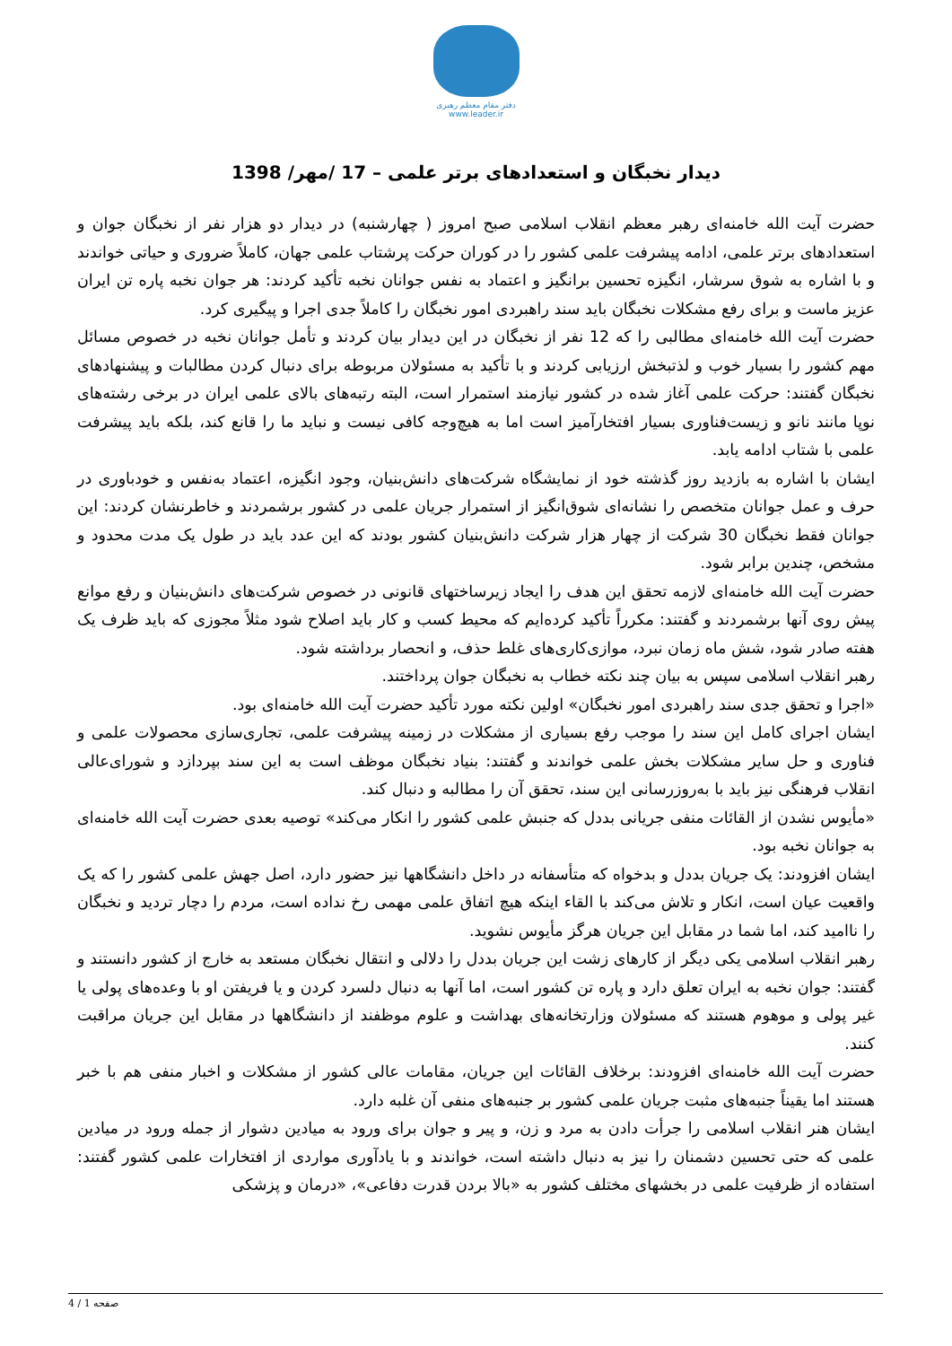دفتر مقام معظم رهبری
www.leader.ir
دیدار نخبگان و استعدادهای برتر علمی – 17 /مهر/ 1398
حضرت آیت الله خامنه‌ای رهبر معظم انقلاب اسلامی صبح امروز ( چهارشنبه) در دیدار دو هزار نفر از نخبگان جوان و استعدادهای برتر علمی، ادامه پیشرفت علمی کشور را در کوران حرکت پرشتاب علمی جهان، کاملاً ضروری و حیاتی خواندند و با اشاره به شوق سرشار، انگیزه تحسین برانگیز و اعتماد به نفس جوانان نخبه تأکید کردند: هر جوان نخبه پاره تن ایران عزیز ماست و برای رفع مشکلات نخبگان باید سند راهبردی امور نخبگان را کاملاً جدی اجرا و پیگیری کرد.
حضرت آیت الله خامنه‌ای مطالبی را که 12 نفر از نخبگان در این دیدار بیان کردند و تأمل جوانان نخبه در خصوص مسائل مهم کشور را بسیار خوب و لذتبخش ارزیابی کردند و با تأکید به مسئولان مربوطه برای دنبال کردن مطالبات و پیشنهادهای نخبگان گفتند: حرکت علمی آغاز شده در کشور نیازمند استمرار است، البته رتبه‌های بالای علمی ایران در برخی رشته‌های نوپا مانند نانو و زیست‌فناوری بسیار افتخارآمیز است اما به هیچ‌وجه کافی نیست و نباید ما را قانع کند، بلکه باید پیشرفت علمی با شتاب ادامه یابد.
ایشان با اشاره به بازدید روز گذشته خود از نمایشگاه شرکت‌های دانش‌بنیان، وجود انگیزه، اعتماد به‌نفس و خودباوری در حرف و عمل جوانان متخصص را نشانه‌ای شوق‌انگیز از استمرار جریان علمی در کشور برشمردند و خاطرنشان کردند: این جوانان فقط نخبگان 30 شرکت از چهار هزار شرکت دانش‌بنیان کشور بودند که این عدد باید در طول یک مدت محدود و مشخص، چندین برابر شود.
حضرت آیت الله خامنه‌ای لازمه تحقق این هدف را ایجاد زیرساختهای قانونی در خصوص شرکت‌های دانش‌بنیان و رفع موانع پیش روی آنها برشمردند و گفتند: مکرراً تأکید کرده‌ایم که محیط کسب و کار باید اصلاح شود مثلاً مجوزی که باید ظرف یک هفته صادر شود، شش ماه زمان نبرد، موازی‌کاری‌های غلط حذف، و انحصار برداشته شود.
رهبر انقلاب اسلامی سپس به بیان چند نکته خطاب به نخبگان جوان پرداختند.
«اجرا و تحقق جدی سند راهبردی امور نخبگان» اولین نکته مورد تأکید حضرت آیت الله خامنه‌ای بود.
ایشان اجرای کامل این سند را موجب رفع بسیاری از مشکلات در زمینه پیشرفت علمی، تجاری‌سازی محصولات علمی و فناوری و حل سایر مشکلات بخش علمی خواندند و گفتند: بنیاد نخبگان موظف است به این سند بپردازد و شورای‌عالی انقلاب فرهنگی نیز باید با به‌روزرسانی این سند، تحقق آن را مطالبه و دنبال کند.
«مأیوس نشدن از القائات منفی جریانی بددل که جنبش علمی کشور را انکار می‌کند» توصیه بعدی حضرت آیت الله خامنه‌ای به جوانان نخبه بود.
ایشان افزودند: یک جریان بددل و بدخواه که متأسفانه در داخل دانشگاهها نیز حضور دارد، اصل جهش علمی کشور را که یک واقعیت عیان است، انکار و تلاش می‌کند با القاء اینکه هیچ اتفاق علمی مهمی رخ نداده است، مردم را دچار تردید و نخبگان را ناامید کند، اما شما در مقابل این جریان هرگز مأیوس نشوید.
رهبر انقلاب اسلامی یکی دیگر از کارهای زشت این جریان بددل را دلالی و انتقال نخبگان مستعد به خارج از کشور دانستند و گفتند: جوان نخبه به ایران تعلق دارد و پاره تن کشور است، اما آنها به دنبال دلسرد کردن و یا فریفتن او با وعده‌های پولی یا غیر پولی و موهوم هستند که مسئولان وزارتخانه‌های بهداشت و علوم موظفند از دانشگاهها در مقابل این جریان مراقبت کنند.
حضرت آیت الله خامنه‌ای افزودند: برخلاف القائات این جریان، مقامات عالی کشور از مشکلات و اخبار منفی هم با خبر هستند اما یقیناً جنبه‌های مثبت جریان علمی کشور بر جنبه‌های منفی آن غلبه دارد.
ایشان هنر انقلاب اسلامی را جرأت دادن به مرد و زن، و پیر و جوان برای ورود به میادین دشوار از جمله ورود در میادین علمی که حتی تحسین دشمنان را نیز به دنبال داشته است، خواندند و با یادآوری مواردی از افتخارات علمی کشور گفتند: استفاده از ظرفیت علمی در بخشهای مختلف کشور به «بالا بردن قدرت دفاعی»، «درمان و پزشکی
صفحه 1 / 4